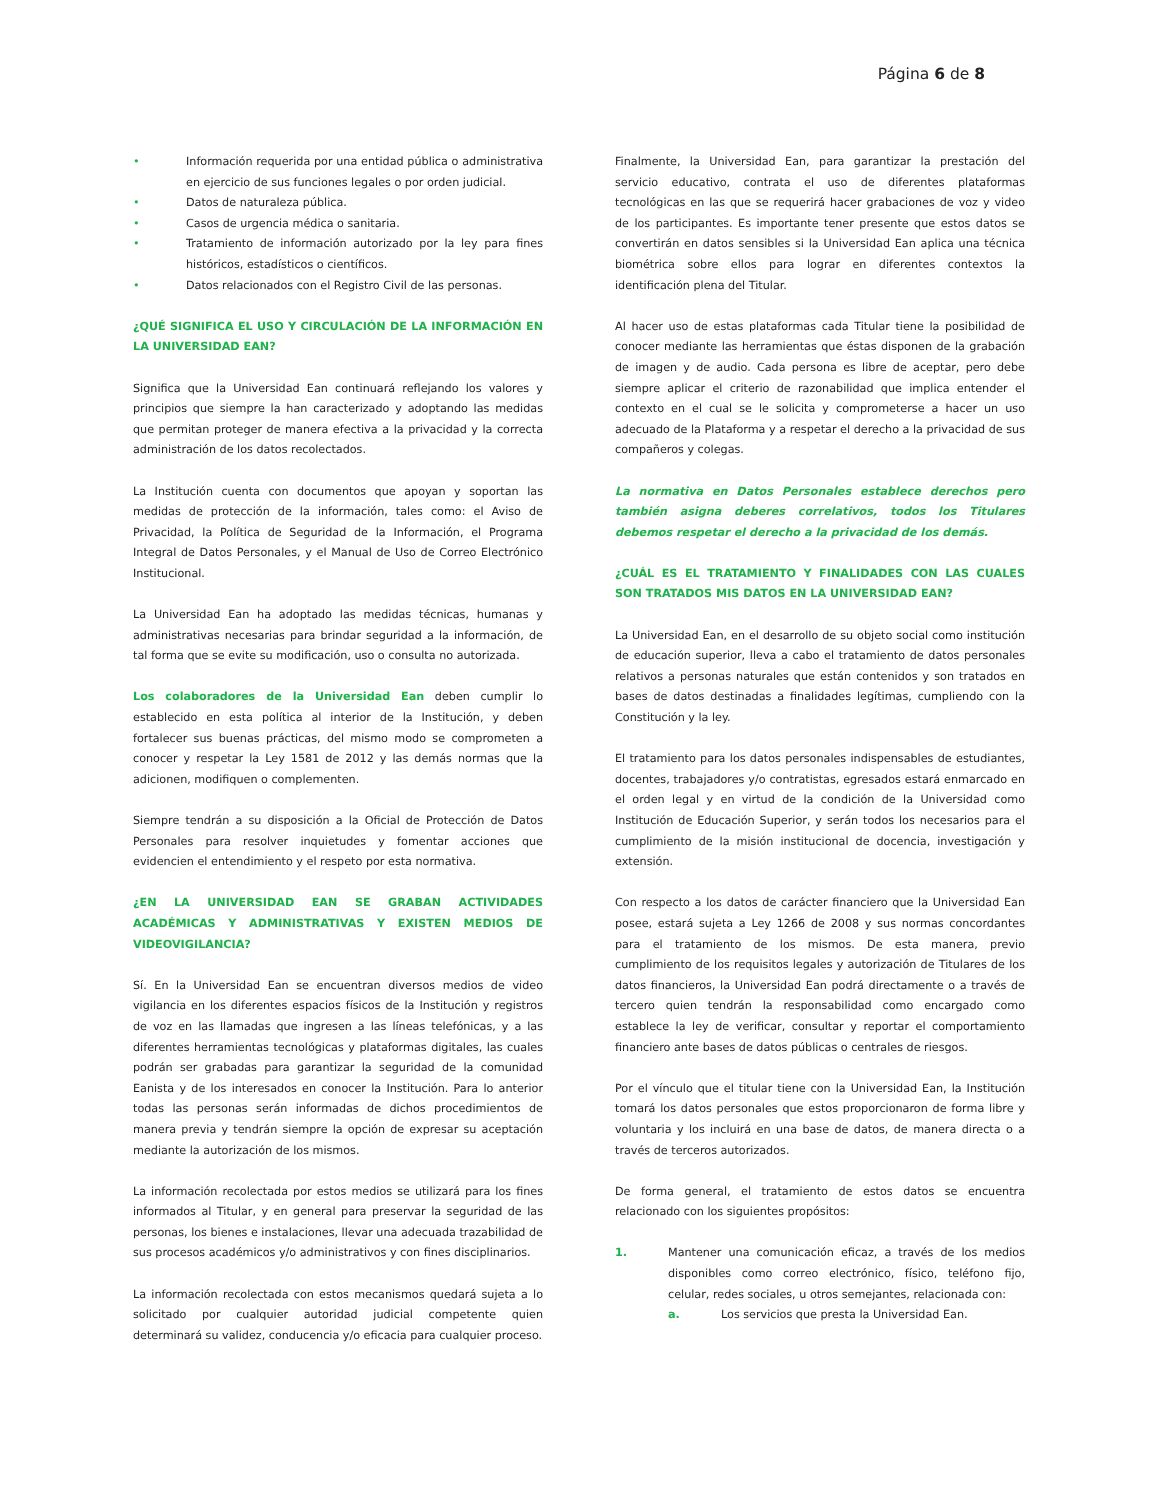Página 6 de 8
• Información requerida por una entidad pública o administrativa en ejercicio de sus funciones legales o por orden judicial.
• Datos de naturaleza pública.
• Casos de urgencia médica o sanitaria.
• Tratamiento de información autorizado por la ley para fines históricos, estadísticos o científicos.
• Datos relacionados con el Registro Civil de las personas.
¿QUÉ SIGNIFICA EL USO Y CIRCULACIÓN DE LA INFORMACIÓN EN LA UNIVERSIDAD EAN?
Significa que la Universidad Ean continuará reflejando los valores y principios que siempre la han caracterizado y adoptando las medidas que permitan proteger de manera efectiva a la privacidad y la correcta administración de los datos recolectados.
La Institución cuenta con documentos que apoyan y soportan las medidas de protección de la información, tales como: el Aviso de Privacidad, la Política de Seguridad de la Información, el Programa Integral de Datos Personales, y el Manual de Uso de Correo Electrónico Institucional.
La Universidad Ean ha adoptado las medidas técnicas, humanas y administrativas necesarias para brindar seguridad a la información, de tal forma que se evite su modificación, uso o consulta no autorizada.
Los colaboradores de la Universidad Ean deben cumplir lo establecido en esta política al interior de la Institución, y deben fortalecer sus buenas prácticas, del mismo modo se comprometen a conocer y respetar la Ley 1581 de 2012 y las demás normas que la adicionen, modifiquen o complementen.
Siempre tendrán a su disposición a la Oficial de Protección de Datos Personales para resolver inquietudes y fomentar acciones que evidencien el entendimiento y el respeto por esta normativa.
¿EN LA UNIVERSIDAD EAN SE GRABAN ACTIVIDADES ACADÉMICAS Y ADMINISTRATIVAS Y EXISTEN MEDIOS DE VIDEOVIGILANCIA?
Sí. En la Universidad Ean se encuentran diversos medios de video vigilancia en los diferentes espacios físicos de la Institución y registros de voz en las llamadas que ingresen a las líneas telefónicas, y a las diferentes herramientas tecnológicas y plataformas digitales, las cuales podrán ser grabadas para garantizar la seguridad de la comunidad Eanista y de los interesados en conocer la Institución. Para lo anterior todas las personas serán informadas de dichos procedimientos de manera previa y tendrán siempre la opción de expresar su aceptación mediante la autorización de los mismos.
La información recolectada por estos medios se utilizará para los fines informados al Titular, y en general para preservar la seguridad de las personas, los bienes e instalaciones, llevar una adecuada trazabilidad de sus procesos académicos y/o administrativos y con fines disciplinarios.
La información recolectada con estos mecanismos quedará sujeta a lo solicitado por cualquier autoridad judicial competente quien determinará su validez, conducencia y/o eficacia para cualquier proceso.
Finalmente, la Universidad Ean, para garantizar la prestación del servicio educativo, contrata el uso de diferentes plataformas tecnológicas en las que se requerirá hacer grabaciones de voz y video de los participantes. Es importante tener presente que estos datos se convertirán en datos sensibles si la Universidad Ean aplica una técnica biométrica sobre ellos para lograr en diferentes contextos la identificación plena del Titular.
Al hacer uso de estas plataformas cada Titular tiene la posibilidad de conocer mediante las herramientas que éstas disponen de la grabación de imagen y de audio. Cada persona es libre de aceptar, pero debe siempre aplicar el criterio de razonabilidad que implica entender el contexto en el cual se le solicita y comprometerse a hacer un uso adecuado de la Plataforma y a respetar el derecho a la privacidad de sus compañeros y colegas.
La normativa en Datos Personales establece derechos pero también asigna deberes correlativos, todos los Titulares debemos respetar el derecho a la privacidad de los demás.
¿CUÁL ES EL TRATAMIENTO Y FINALIDADES CON LAS CUALES SON TRATADOS MIS DATOS EN LA UNIVERSIDAD EAN?
La Universidad Ean, en el desarrollo de su objeto social como institución de educación superior, lleva a cabo el tratamiento de datos personales relativos a personas naturales que están contenidos y son tratados en bases de datos destinadas a finalidades legítimas, cumpliendo con la Constitución y la ley.
El tratamiento para los datos personales indispensables de estudiantes, docentes, trabajadores y/o contratistas, egresados estará enmarcado en el orden legal y en virtud de la condición de la Universidad como Institución de Educación Superior, y serán todos los necesarios para el cumplimiento de la misión institucional de docencia, investigación y extensión.
Con respecto a los datos de carácter financiero que la Universidad Ean posee, estará sujeta a Ley 1266 de 2008 y sus normas concordantes para el tratamiento de los mismos. De esta manera, previo cumplimiento de los requisitos legales y autorización de Titulares de los datos financieros, la Universidad Ean podrá directamente o a través de tercero quien tendrán la responsabilidad como encargado como establece la ley de verificar, consultar y reportar el comportamiento financiero ante bases de datos públicas o centrales de riesgos.
Por el vínculo que el titular tiene con la Universidad Ean, la Institución tomará los datos personales que estos proporcionaron de forma libre y voluntaria y los incluirá en una base de datos, de manera directa o a través de terceros autorizados.
De forma general, el tratamiento de estos datos se encuentra relacionado con los siguientes propósitos:
1. Mantener una comunicación eficaz, a través de los medios disponibles como correo electrónico, físico, teléfono fijo, celular, redes sociales, u otros semejantes, relacionada con:
a. Los servicios que presta la Universidad Ean.